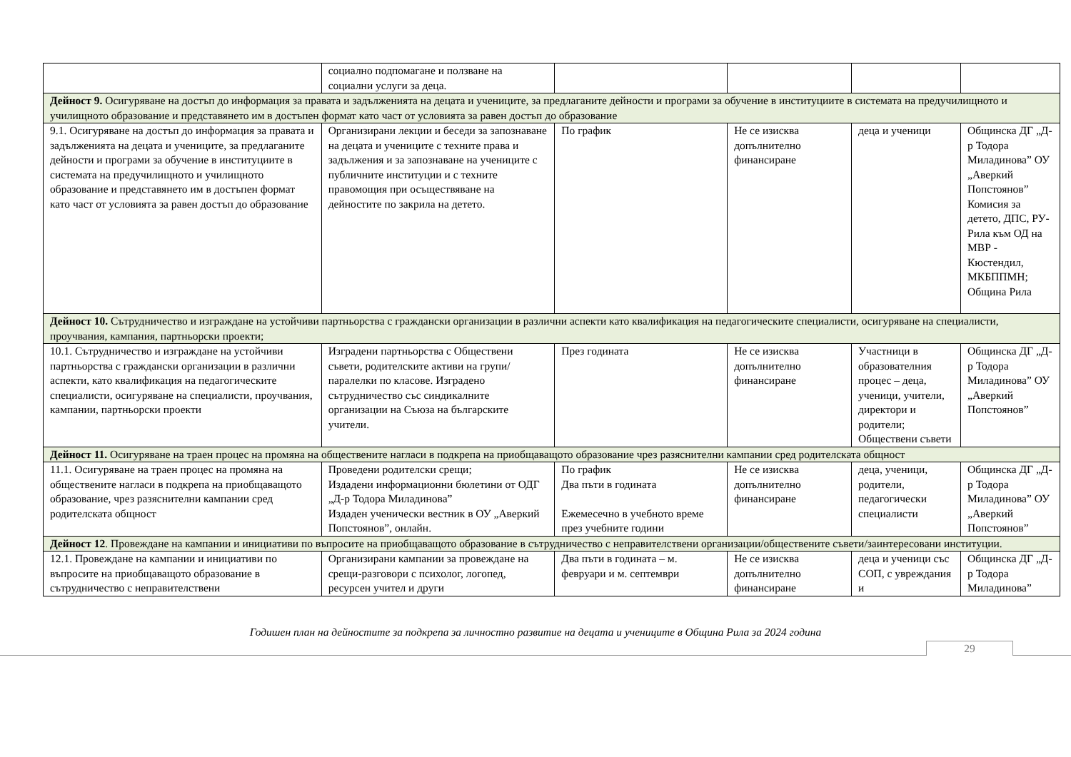| | социално подпомагане и ползване на социални услуги за деца. | | | | |
| Дейност 9. Осигуряване на достъп до информация за правата и задълженията на децата и учениците, за предлаганите дейности и програми за обучение в институциите в системата на предучилищното и училищното образование и представянето им в достъпен формат като част от условията за равен достъп до образование | | | | | |
| 9.1. Осигуряване на достъп до информация за правата и задълженията на децата и учениците, за предлаганите дейности и програми за обучение в институциите в системата на предучилищното и училищното образование и представянето им в достъпен формат като част от условията за равен достъп до образование | Организирани лекции и беседи за запознаване на децата и учениците с техните права и задължения и за запознаване на учениците с публичните институции и с техните правомощия при осъществяване на дейностите по закрила на детето. | По график | Не се изисква допълнително финансиране | деца и ученици | Общинска ДГ „Д-р Тодора Миладинова” ОУ „Аверкий Попстоянов” Комисия за детето, ДПС, РУ-Рила към ОД на МВР - Кюстендил, МКБППМН; Община Рила |
| Дейност 10. Сътрудничество и изграждане на устойчиви партньорства с граждански организации в различни аспекти като квалификация на педагогическите специалисти, осигуряване на специалисти, проучвания, кампания, партньорски проекти; | | | | | |
| 10.1. Сътрудничество и изграждане на устойчиви партньорства с граждански организации в различни аспекти, като квалификация на педагогическите специалисти, осигуряване на специалисти, проучвания, кампании, партньорски проекти | Изградени партньорства с Обществени съвети, родителските активи на групи/паралелки по класове. Изградено сътрудничество със синдикалните организации на Съюза на българските учители. | През годината | Не се изисква допълнително финансиране | Участници в образователния процес – деца, ученици, учители, директори и родители; Обществени съвети | Общинска ДГ „Д-р Тодора Миладинова” ОУ „Аверкий Попстоянов” |
| Дейност 11. Осигуряване на траен процес на промяна на обществените нагласи в подкрепа на приобщаващото образование чрез разяснителни кампании сред родителската общност | | | | | |
| 11.1. Осигуряване на траен процес на промяна на обществените нагласи в подкрепа на приобщаващото образование, чрез разяснителни кампании сред родителската общност | Проведени родителски срещи; Издадени информационни бюлетини от ОДГ „Д-р Тодора Миладинова” Издаден ученически вестник в ОУ „Аверкий Попстоянов”, онлайн. | По график Два пъти в годината Ежемесечно в учебното време през учебните години | Не се изисква допълнително финансиране | деца, ученици, родители, педагогически специалисти | Общинска ДГ „Д-р Тодора Миладинова” ОУ „Аверкий Попстоянов” |
| Дейност 12 . Провеждане на кампании и инициативи по въпросите на приобщаващото образование в сътрудничество с неправителствени организации/обществените съвети/заинтересовани институции. | | | | | |
| 12.1. Провеждане на кампании и инициативи по въпросите на приобщаващото образование в сътрудничество с неправителствени | Организирани кампании за провеждане на срещи-разговори с психолог, логопед, ресурсен учител и други | Два пъти в годината – м. февруари и м. септември | Не се изисква допълнително финансиране | деца и ученици със СОП, с увреждания и | Общинска ДГ „Д-р Тодора Миладинова” |
Годишен план на дейностите за подкрепа за личностно развитие на децата и учениците в Община Рила за 2024 година
29